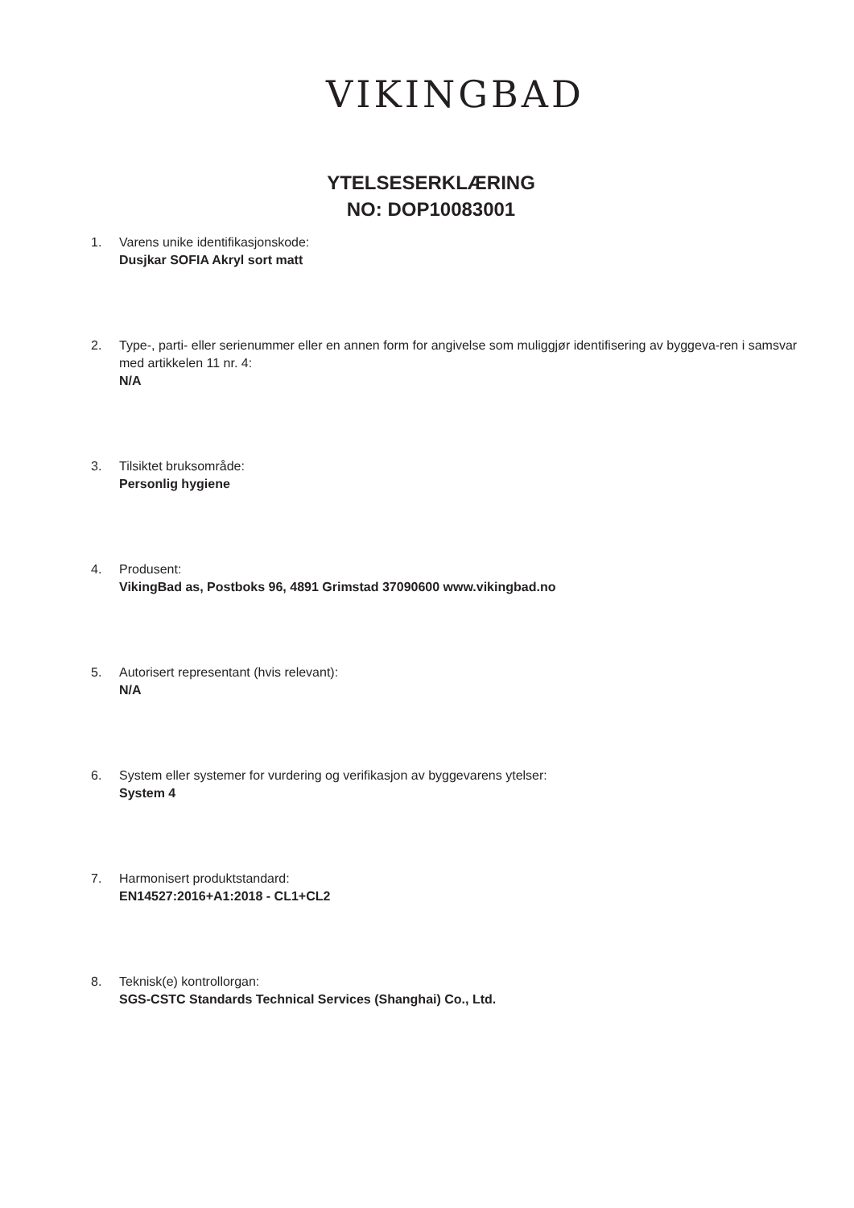VIKINGBAD
YTELSESERKLÆRING
NO: DOP10083001
1. Varens unike identifikasjonskode:
Dusjkar SOFIA Akryl sort matt
2. Type-, parti- eller serienummer eller en annen form for angivelse som muliggjør identifisering av byggeva-ren i samsvar med artikkelen 11 nr. 4:
N/A
3. Tilsiktet bruksområde:
Personlig hygiene
4. Produsent:
VikingBad as, Postboks 96, 4891 Grimstad 37090600 www.vikingbad.no
5. Autorisert representant (hvis relevant):
N/A
6. System eller systemer for vurdering og verifikasjon av byggevarens ytelser:
System 4
7. Harmonisert produktstandard:
EN14527:2016+A1:2018 - CL1+CL2
8. Teknisk(e) kontrollorgan:
SGS-CSTC Standards Technical Services (Shanghai) Co., Ltd.